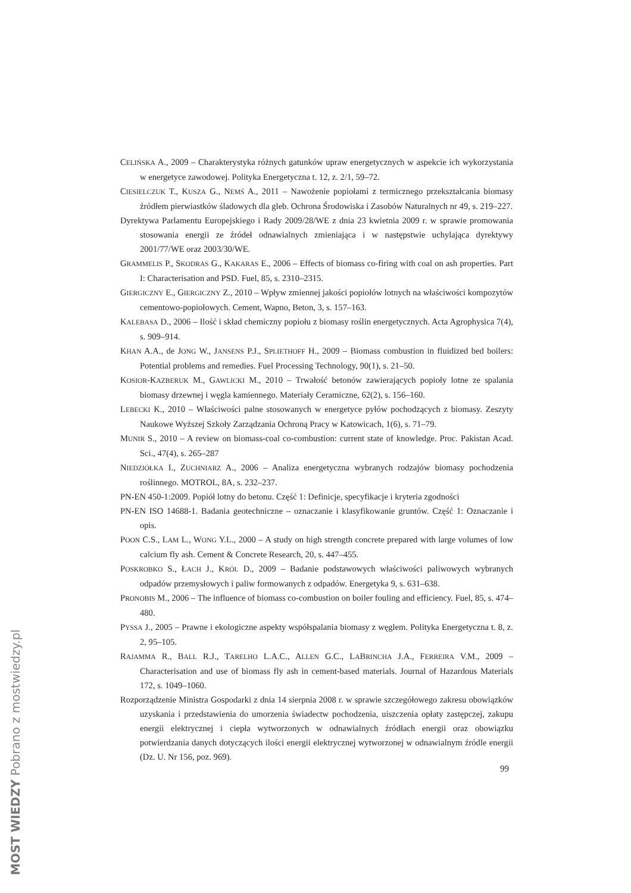CELIŃSKA A., 2009 – Charakterystyka różnych gatunków upraw energetycznych w aspekcie ich wykorzystania w energetyce zawodowej. Polityka Energetyczna t. 12, z. 2/1, 59–72.
CIESIELCZUK T., KUSZA G., NEMŚ A., 2011 – Nawożenie popiołami z termicznego przekształcania biomasy źródłem pierwiastków śladowych dla gleb. Ochrona Środowiska i Zasobów Naturalnych nr 49, s. 219–227.
Dyrektywa Parlamentu Europejskiego i Rady 2009/28/WE z dnia 23 kwietnia 2009 r. w sprawie promowania stosowania energii ze źródeł odnawialnych zmieniająca i w następstwie uchylająca dyrektywy 2001/77/WE oraz 2003/30/WE.
GRAMMELIS P., SKODRAS G., KAKARAS E., 2006 – Effects of biomass co-firing with coal on ash properties. Part I: Characterisation and PSD. Fuel, 85, s. 2310–2315.
GIERGICZNY E., GIERGICZNY Z., 2010 – Wpływ zmiennej jakości popiołów lotnych na właściwości kompozytów cementowo-popiołowych. Cement, Wapno, Beton, 3, s. 157–163.
KALEBASA D., 2006 – Ilość i skład chemiczny popiołu z biomasy roślin energetycznych. Acta Agrophysica 7(4), s. 909–914.
KHAN A.A., de JONG W., JANSENS P.J., SPLIETHOFF H., 2009 – Biomass combustion in fluidized bed boilers: Potential problems and remedies. Fuel Processing Technology, 90(1), s. 21–50.
KOSIOR-KAZBERUK M., GAWLICKI M., 2010 – Trwałość betonów zawierających popioły lotne ze spalania biomasy drzewnej i węgla kamiennego. Materiały Ceramiczne, 62(2), s. 156–160.
LEBECKI K., 2010 – Właściwości palne stosowanych w energetyce pyłów pochodzących z biomasy. Zeszyty Naukowe Wyższej Szkoły Zarządzania Ochroną Pracy w Katowicach, 1(6), s. 71–79.
MUNIR S., 2010 – A review on biomass-coal co-combustion: current state of knowledge. Proc. Pakistan Acad. Sci., 47(4), s. 265–287
NIEDZIÓŁKA I., ZUCHNIARZ A., 2006 – Analiza energetyczna wybranych rodzajów biomasy pochodzenia roślinnego. MOTROL, 8A, s. 232–237.
PN-EN 450-1:2009. Popiół lotny do betonu. Część 1: Definicje, specyfikacje i kryteria zgodności
PN-EN ISO 14688-1. Badania geotechniczne – oznaczanie i klasyfikowanie gruntów. Część 1: Oznaczanie i opis.
POON C.S., LAM L., WONG Y.L., 2000 – A study on high strength concrete prepared with large volumes of low calcium fly ash. Cement & Concrete Research, 20, s. 447–455.
POSKROBKO S., ŁACH J., KRÓL D., 2009 – Badanie podstawowych właściwości paliwowych wybranych odpadów przemysłowych i paliw formowanych z odpadów. Energetyka 9, s. 631–638.
PRONOBIS M., 2006 – The influence of biomass co-combustion on boiler fouling and efficiency. Fuel, 85, s. 474–480.
PYSSA J., 2005 – Prawne i ekologiczne aspekty współspalania biomasy z węglem. Polityka Energetyczna t. 8, z. 2, 95–105.
RAJAMMA R., BALL R.J., TARELHO L.A.C., ALLEN G.C., LABRINCHA J.A., FERREIRA V.M., 2009 – Characterisation and use of biomass fly ash in cement-based materials. Journal of Hazardous Materials 172, s. 1049–1060.
Rozporządzenie Ministra Gospodarki z dnia 14 sierpnia 2008 r. w sprawie szczegółowego zakresu obowiązków uzyskania i przedstawienia do umorzenia świadectw pochodzenia, uiszczenia opłaty zastępczej, zakupu energii elektrycznej i ciepła wytworzonych w odnawialnych źródłach energii oraz obowiązku potwierdzania danych dotyczących ilości energii elektrycznej wytworzonej w odnawialnym źródle energii (Dz. U. Nr 156, poz. 969).
99
MOST WIEDZY Pobrano z mostwiedzy.pl